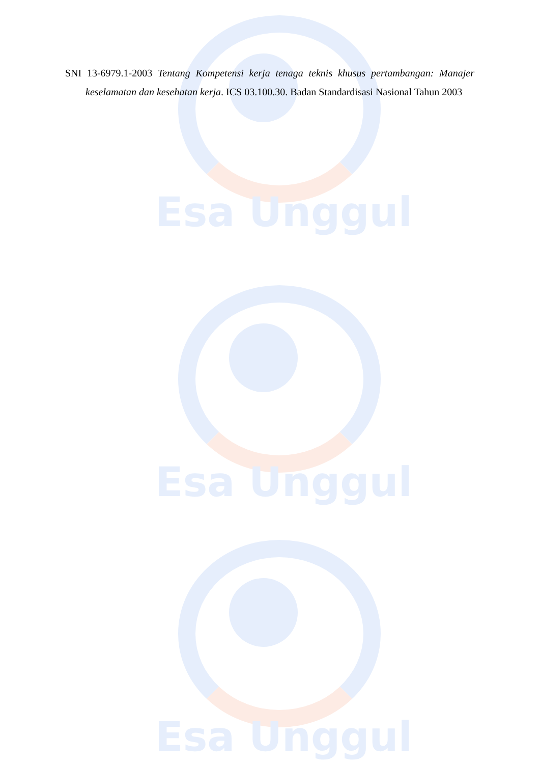Esa Unggul
Esa Unggul
Esa Unggul
SNI 13-6979.1-2003 Tentang Kompetensi kerja tenaga teknis khusus pertambangan: Manajer keselamatan dan kesehatan kerja. ICS 03.100.30. Badan Standardisasi Nasional Tahun 2003